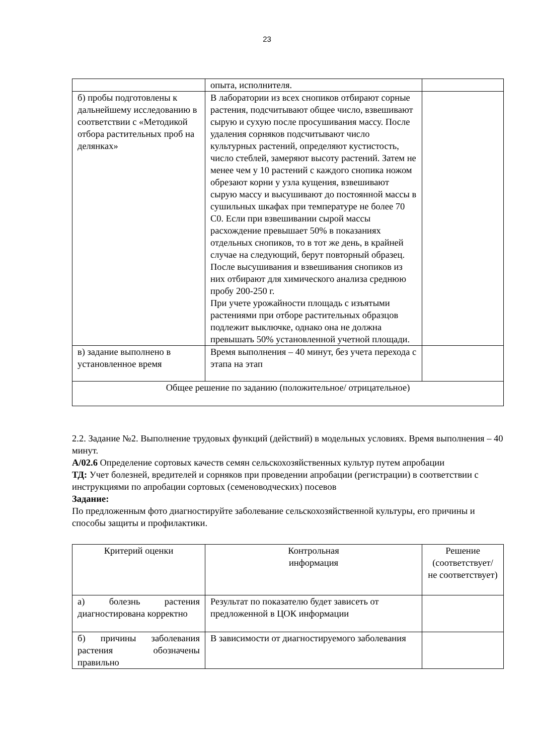23
| | опыта, исполнителя. | |
| б) пробы подготовлены к дальнейшему исследованию в соответствии с «Методикой отбора растительных проб на делянках» | В лаборатории из всех снопиков отбирают сорные растения, подсчитывают общее число, взвешивают сырую и сухую после просушивания массу. После удаления сорняков подсчитывают число культурных растений, определяют кустистость, число стеблей, замеряют высоту растений. Затем не менее чем у 10 растений с каждого снопика ножом обрезают корни у узла кущения, взвешивают сырую массу и высушивают до постоянной массы в сушильных шкафах при температуре не более 70 С0. Если при взвешивании сырой массы расхождение превышает 50% в показаниях отдельных снопиков, то в тот же день, в крайней случае на следующий, берут повторный образец. После высушивания и взвешивания снопиков из них отбирают для химического анализа среднюю пробу 200-250 г. При учете урожайности площадь с изъятыми растениями при отборе растительных образцов подлежит выключке, однако она не должна превышать 50% установленной учетной площади. | |
| в) задание выполнено в установленное время | Время выполнения – 40 минут, без учета перехода с этапа на этап | |
| Общее решение по заданию (положительное/ отрицательное) | | |
2.2. Задание №2. Выполнение трудовых функций (действий) в модельных условиях. Время выполнения – 40 минут.
А/02.6 Определение сортовых качеств семян сельскохозяйственных культур путем апробации
ТД: Учет болезней, вредителей и сорняков при проведении апробации (регистрации) в соответствии с инструкциями по апробации сортовых (семеноводческих) посевов
Задание:
По предложенным фото диагностируйте заболевание сельскохозяйственной культуры, его причины и способы защиты и профилактики.
| Критерий оценки | Контрольная информация | Решение (соответствует/ не соответствует) |
| а) болезнь растения диагностирована корректно | Результат по показателю будет зависеть от предложенной в ЦОК информации | |
| б) причины заболевания растения обозначены правильно | В зависимости от диагностируемого заболевания | |